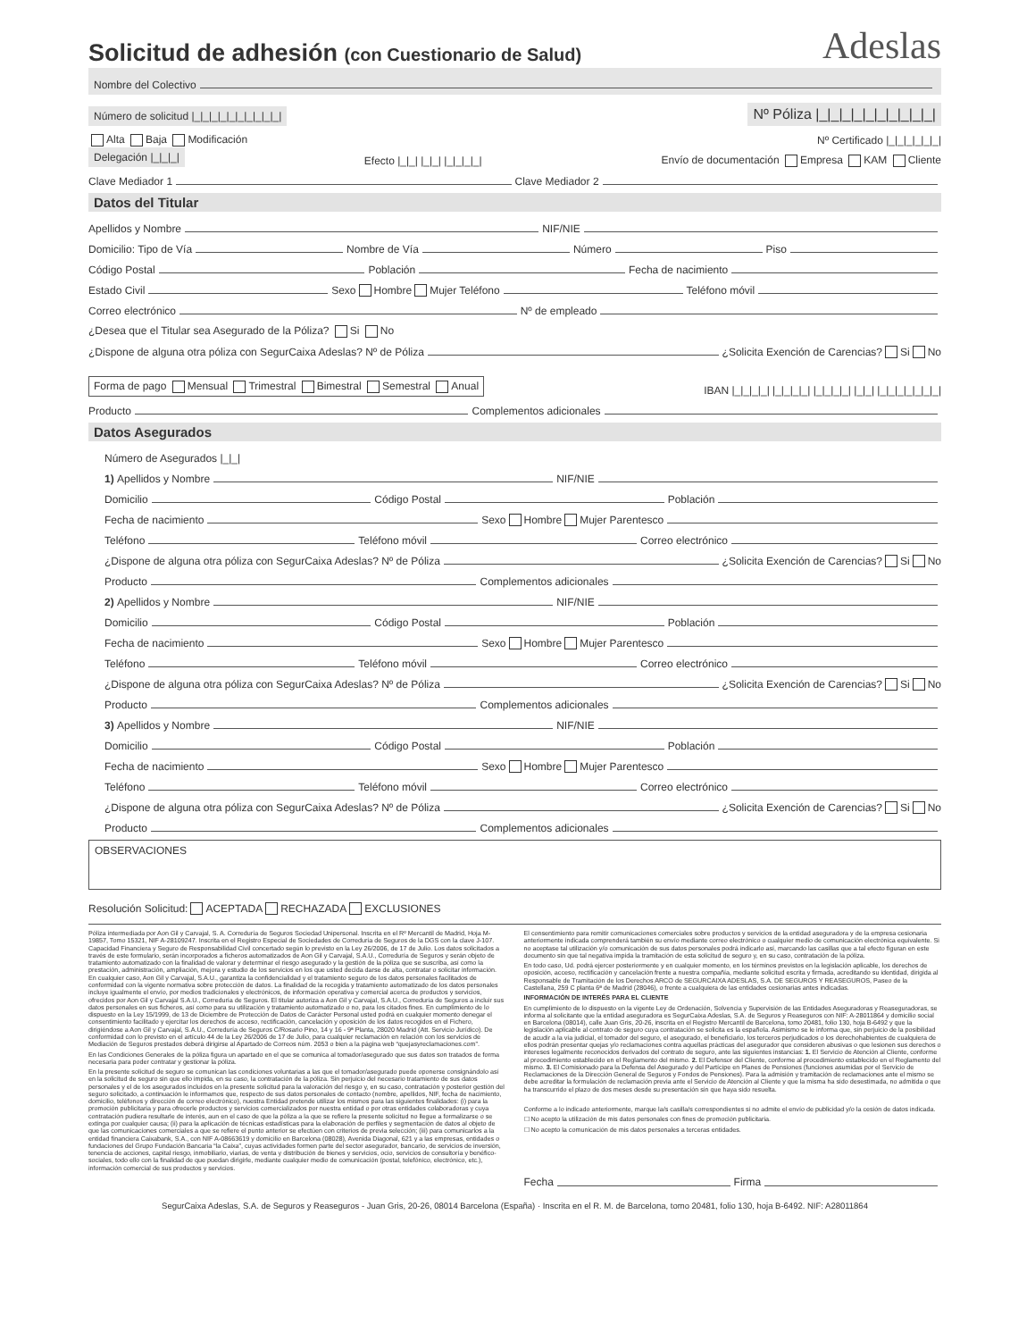Solicitud de adhesión (con Cuestionario de Salud) Adeslas
Nombre del Colectivo
Número de solicitud |_|_|_|_|_|_|_|_|_|_| Nº Póliza |_|_|_|_|_|_|_|_|_|_|
Alta Baja Modificación Nº Certificado |_|_|_|_|_|_|
Delegación |_|_|_| Efecto |_|_| |_|_| |_|_|_|_| Envío de documentación Empresa KAM Cliente
Clave Mediador 1 Clave Mediador 2
Datos del Titular
Apellidos y Nombre NIF/NIE
Domicilio: Tipo de Vía Nombre de Vía Número Piso
Código Postal Población Fecha de nacimiento
Estado Civil Sexo Hombre Mujer Teléfono Teléfono móvil
Correo electrónico Nº de empleado
¿Desea que el Titular sea Asegurado de la Póliza? Si No
¿Dispone de alguna otra póliza con SegurCaixa Adeslas? Nº de Póliza ¿Solicita Exención de Carencias? Si No
Forma de pago Mensual Trimestral Bimestral Semestral Anual IBAN |_|_|_|_| |_|_|_|_| |_|_|_|_| |_|_| |_|_|_|_|_|_|_|
Producto Complementos adicionales
Datos Asegurados
Número de Asegurados |_|_|
1) Apellidos y Nombre NIF/NIE
Domicilio Código Postal Población
Fecha de nacimiento Sexo Hombre Mujer Parentesco
Teléfono Teléfono móvil Correo electrónico
¿Dispone de alguna otra póliza con SegurCaixa Adeslas? Nº de Póliza ¿Solicita Exención de Carencias? Si No
Producto Complementos adicionales
2) Apellidos y Nombre NIF/NIE
Domicilio Código Postal Población
Fecha de nacimiento Sexo Hombre Mujer Parentesco
Teléfono Teléfono móvil Correo electrónico
¿Dispone de alguna otra póliza con SegurCaixa Adeslas? Nº de Póliza ¿Solicita Exención de Carencias? Si No
Producto Complementos adicionales
3) Apellidos y Nombre NIF/NIE
Domicilio Código Postal Población
Fecha de nacimiento Sexo Hombre Mujer Parentesco
Teléfono Teléfono móvil Correo electrónico
¿Dispone de alguna otra póliza con SegurCaixa Adeslas? Nº de Póliza ¿Solicita Exención de Carencias? Si No
Producto Complementos adicionales
OBSERVACIONES
Resolución Solicitud: ACEPTADA RECHAZADA EXCLUSIONES
Póliza intermediada por Aon Gil y Carvajal, S. A. Correduría de Seguros Sociedad Unipersonal. Inscrita en el Rº Mercantil de Madrid, Hoja M-19857, Tomo 15321, NIF A-28109247. Inscrita en el Registro Especial de Sociedades de Correduría de Seguros de la DGS con la clave J-107. Capacidad Financiera y Seguro de Responsabilidad Civil concertado según lo previsto en la Ley 26/2006, de 17 de Julio. Los datos solicitados a través de este formulario, serán incorporados a ficheros automatizados de Aon Gil y Carvajal, S.A.U., Correduría de Seguros y serán objeto de tratamiento automatizado con la finalidad de valorar y determinar el riesgo asegurado y la gestión de la póliza que se suscriba, así como la prestación, administración, ampliación, mejora y estudio de los servicios en los que usted decida darse de alta, contratar o solicitar información. En cualquier caso, Aon Gil y Carvajal, S.A.U., garantiza la confidencialidad y el tratamiento seguro de los datos personales facilitados de conformidad con la vigente normativa sobre protección de datos. La finalidad de la recogida y tratamiento automatizado de los datos personales incluye igualmente el envío, por medios tradicionales y electrónicos, de información operativa y comercial acerca de productos y servicios, ofrecidos por Aon Gil y Carvajal S.A.U., Correduría de Seguros. El titular autoriza a Aon Gil y Carvajal, S.A.U., Correduría de Seguros a incluir sus datos personales en sus ficheros, así como para su utilización y tratamiento automatizado o no, para los citados fines. En cumplimiento de lo dispuesto en la Ley 15/1999, de 13 de Diciembre de Protección de Datos de Carácter Personal usted podrá en cualquier momento denegar el consentimiento facilitado y ejercitar los derechos de acceso, rectificación, cancelación y oposición de los datos recogidos en el Fichero, dirigiéndose a Aon Gil y Carvajal, S.A.U., Correduría de Seguros C/Rosario Pino, 14 y 16 - 9ª Planta, 28020 Madrid (Att. Servicio Jurídico). De conformidad con lo previsto en el artículo 44 de la Ley 26/2006 de 17 de Julio, para cualquier reclamación en relación con los servicios de Mediación de Seguros prestados deberá dirigirse al Apartado de Correos núm. 2053 o bien a la página web “quejasyreclamaciones.com”.
En las Condiciones Generales de la póliza figura un apartado en el que se comunica al tomador/asegurado que sus datos son tratados de forma necesaria para poder contratar y gestionar la póliza.
En la presente solicitud de seguro se comunican las condiciones voluntarias a las que el tomador/asegurado puede oponerse consignándolo así en la solicitud de seguro sin que ello impida, en su caso, la contratación de la póliza. Sin perjuicio del necesario tratamiento de sus datos personales y el de los asegurados incluidos en la presente solicitud para la valoración del riesgo y, en su caso, contratación y posterior gestión del seguro solicitado, a continuación le informamos que, respecto de sus datos personales de contacto (nombre, apellidos, NIF, fecha de nacimiento, domicilio, teléfonos y dirección de correo electrónico), nuestra Entidad pretende utilizar los mismos para las siguientes finalidades: (i) para la promoción publicitaria y para ofrecerle productos y servicios comercializados por nuestra entidad o por otras entidades colaboradoras y cuya contratación pudiera resultarle de interés, aun en el caso de que la póliza a la que se refiere la presente solicitud no llegue a formalizarse o se extinga por cualquier causa; (ii) para la aplicación de técnicas estadísticas para la elaboración de perfiles y segmentación de datos al objeto de que las comunicaciones comerciales a que se refiere el punto anterior se efectúen con criterios de previa selección; (iii) para comunicarlos a la entidad financiera Caixabank, S.A., con NIF A-08663619 y domicilio en Barcelona (08028), Avenida Diagonal, 621 y a las empresas, entidades o fundaciones del Grupo Fundación Bancaria “la Caixa”, cuyas actividades formen parte del sector asegurador, bancario, de servicios de inversión, tenencia de acciones, capital riesgo, inmobiliario, viarias, de venta y distribución de bienes y servicios, ocio, servicios de consultoría y benéfico-sociales, todo ello con la finalidad de que puedan dirigirle, mediante cualquier medio de comunicación (postal, telefónico, electrónico, etc.), información comercial de sus productos y servicios.
El consentimiento para remitir comunicaciones comerciales sobre productos y servicios de la entidad aseguradora y de la empresa cesionaria anteriormente indicada comprenderá también su envío mediante correo electrónico o cualquier medio de comunicación electrónica equivalente. Si no aceptase tal utilización y/o comunicación de sus datos personales podrá indicarlo así, marcando las casillas que a tal efecto figuran en este documento sin que tal negativa impida la tramitación de esta solicitud de seguro y, en su caso, contratación de la póliza.
En todo caso, Ud. podrá ejercer posteriormente y en cualquier momento, en los términos previstos en la legislación aplicable, los derechos de oposición, acceso, rectificación y cancelación frente a nuestra compañía, mediante solicitud escrita y firmada, acreditando su identidad, dirigida al Responsable de Tramitación de los Derechos ARCO de SEGURCAIXA ADESLAS, S.A. DE SEGUROS Y REASEGUROS, Paseo de la Castellana, 259 C planta 6ª de Madrid (28046), o frente a cualquiera de las entidades cesionarias antes indicadas.
INFORMACIÓN DE INTERÉS PARA EL CLIENTE
En cumplimiento de lo dispuesto en la vigente Ley de Ordenación, Solvencia y Supervisión de las Entidades Aseguradoras y Reaseguradoras, se informa al solicitante que la entidad aseguradora es SegurCaixa Adeslas, S.A. de Seguros y Reaseguros con NIF: A-28011864 y domicilio social en Barcelona (08014), calle Juan Gris, 20-26, inscrita en el Registro Mercantil de Barcelona, tomo 20481, folio 130, hoja B-6492 y que la legislación aplicable al contrato de seguro cuya contratación se solicita es la española. Asimismo se le informa que, sin perjuicio de la posibilidad de acudir a la vía judicial, el tomador del seguro, el asegurado, el beneficiario, los terceros perjudicados o los derechohabientes de cualquiera de ellos podrán presentar quejas y/o reclamaciones contra aquellas prácticas del asegurador que consideren abusivas o que lesionen sus derechos o intereses legalmente reconocidos derivados del contrato de seguro, ante las siguientes instancias: 1. El Servicio de Atención al Cliente, conforme al procedimiento establecido en el Reglamento del mismo. 2. El Defensor del Cliente, conforme al procedimiento establecido en el Reglamento del mismo. 3. El Comisionado para la Defensa del Asegurado y del Partícipe en Planes de Pensiones (funciones asumidas por el Servicio de Reclamaciones de la Dirección General de Seguros y Fondos de Pensiones). Para la admisión y tramitación de reclamaciones ante el mismo se debe acreditar la formulación de reclamación previa ante el Servicio de Atención al Cliente y que la misma ha sido desestimada, no admitida o que ha transcurrido el plazo de dos meses desde su presentación sin que haya sido resuelta.
Conforme a lo indicado anteriormente, marque la/s casilla/s correspondientes si no admite el envío de publicidad y/o la cesión de datos indicada.
☐ No acepto la utilización de mis datos personales con fines de promoción publicitaria.
☐ No acepto la comunicación de mis datos personales a terceras entidades.
Fecha Firma
SegurCaixa Adeslas, S.A. de Seguros y Reaseguros - Juan Gris, 20-26, 08014 Barcelona (España) · Inscrita en el R. M. de Barcelona, tomo 20481, folio 130, hoja B-6492. NIF: A28011864